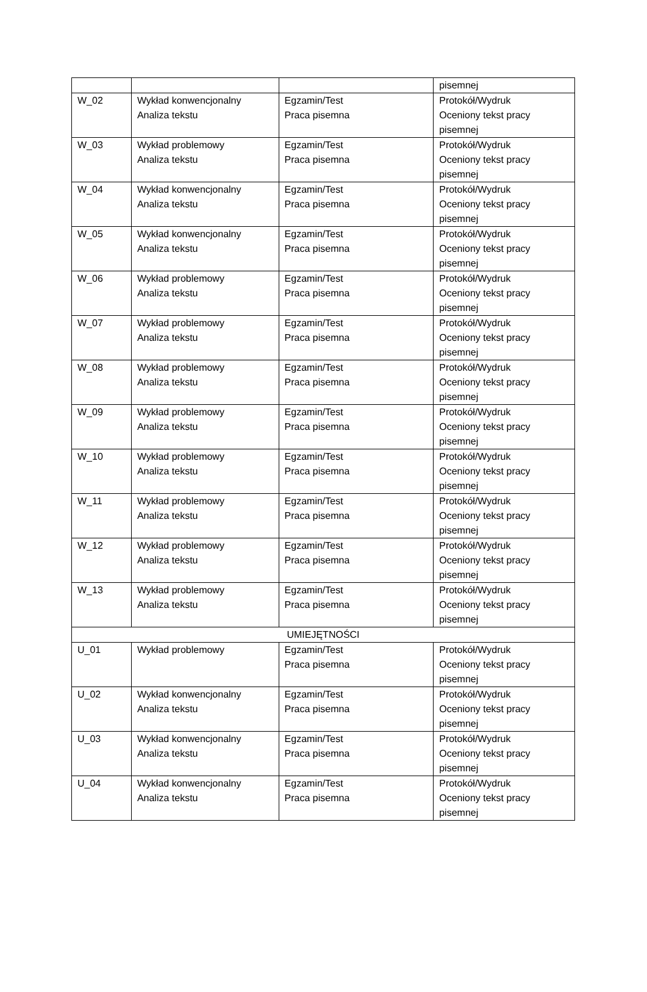| | | | pisemnej |
| W_02 | Wykład konwencjonalny Analiza tekstu | Egzamin/Test Praca pisemna | Protokół/Wydruk Oceniony tekst pracy pisemnej |
| W_03 | Wykład problemowy Analiza tekstu | Egzamin/Test Praca pisemna | Protokół/Wydruk Oceniony tekst pracy pisemnej |
| W_04 | Wykład konwencjonalny Analiza tekstu | Egzamin/Test Praca pisemna | Protokół/Wydruk Oceniony tekst pracy pisemnej |
| W_05 | Wykład konwencjonalny Analiza tekstu | Egzamin/Test Praca pisemna | Protokół/Wydruk Oceniony tekst pracy pisemnej |
| W_06 | Wykład problemowy Analiza tekstu | Egzamin/Test Praca pisemna | Protokół/Wydruk Oceniony tekst pracy pisemnej |
| W_07 | Wykład problemowy Analiza tekstu | Egzamin/Test Praca pisemna | Protokół/Wydruk Oceniony tekst pracy pisemnej |
| W_08 | Wykład problemowy Analiza tekstu | Egzamin/Test Praca pisemna | Protokół/Wydruk Oceniony tekst pracy pisemnej |
| W_09 | Wykład problemowy Analiza tekstu | Egzamin/Test Praca pisemna | Protokół/Wydruk Oceniony tekst pracy pisemnej |
| W_10 | Wykład problemowy Analiza tekstu | Egzamin/Test Praca pisemna | Protokół/Wydruk Oceniony tekst pracy pisemnej |
| W_11 | Wykład problemowy Analiza tekstu | Egzamin/Test Praca pisemna | Protokół/Wydruk Oceniony tekst pracy pisemnej |
| W_12 | Wykład problemowy Analiza tekstu | Egzamin/Test Praca pisemna | Protokół/Wydruk Oceniony tekst pracy pisemnej |
| W_13 | Wykład problemowy Analiza tekstu | Egzamin/Test Praca pisemna | Protokół/Wydruk Oceniony tekst pracy pisemnej |
| UMIEJĘTNOŚCI | | | |
| U_01 | Wykład problemowy | Egzamin/Test Praca pisemna | Protokół/Wydruk Oceniony tekst pracy pisemnej |
| U_02 | Wykład konwencjonalny Analiza tekstu | Egzamin/Test Praca pisemna | Protokół/Wydruk Oceniony tekst pracy pisemnej |
| U_03 | Wykład konwencjonalny Analiza tekstu | Egzamin/Test Praca pisemna | Protokół/Wydruk Oceniony tekst pracy pisemnej |
| U_04 | Wykład konwencjonalny Analiza tekstu | Egzamin/Test Praca pisemna | Protokół/Wydruk Oceniony tekst pracy pisemnej |